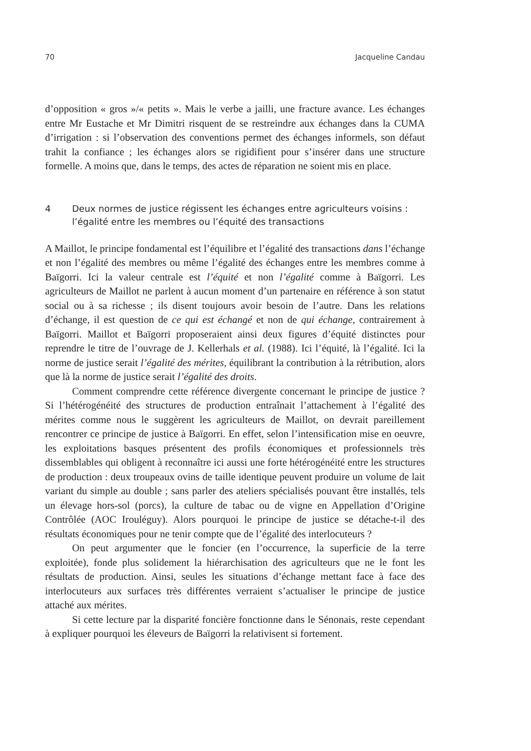70 Jacqueline Candau
d’opposition « gros »/« petits ». Mais le verbe a jailli, une fracture avance. Les échanges entre Mr Eustache et Mr Dimitri risquent de se restreindre aux échanges dans la CUMA d’irrigation : si l’observation des conventions permet des échanges informels, son défaut trahit la confiance ; les échanges alors se rigidifient pour s’insérer dans une structure formelle. A moins que, dans le temps, des actes de réparation ne soient mis en place.
4 Deux normes de justice régissent les échanges entre agriculteurs voisins : l’égalité entre les membres ou l’équité des transactions
A Maillot, le principe fondamental est l’équilibre et l’égalité des transactions dans l’échange et non l’égalité des membres ou même l’égalité des échanges entre les membres comme à Baïgorri. Ici la valeur centrale est l’équité et non l’égalité comme à Baïgorri. Les agriculteurs de Maillot ne parlent à aucun moment d’un partenaire en référence à son statut social ou à sa richesse ; ils disent toujours avoir besoin de l’autre. Dans les relations d’échange, il est question de ce qui est échangé et non de qui échange, contrairement à Baïgorri. Maillot et Baïgorri proposeraient ainsi deux figures d’équité distinctes pour reprendre le titre de l’ouvrage de J. Kellerhals et al. (1988). Ici l’équité, là l’égalité. Ici la norme de justice serait l’égalité des mérites, équilibrant la contribution à la rétribution, alors que là la norme de justice serait l’égalité des droits.
Comment comprendre cette référence divergente concernant le principe de justice ? Si l’hétérogénéité des structures de production entraînait l’attachement à l’égalité des mérites comme nous le suggèrent les agriculteurs de Maillot, on devrait pareillement rencontrer ce principe de justice à Baïgorri. En effet, selon l’intensification mise en oeuvre, les exploitations basques présentent des profils économiques et professionnels très dissemblables qui obligent à reconnaître ici aussi une forte hétérogénéité entre les structures de production : deux troupeaux ovins de taille identique peuvent produire un volume de lait variant du simple au double ; sans parler des ateliers spécialisés pouvant être installés, tels un élevage hors-sol (porcs), la culture de tabac ou de vigne en Appellation d’Origine Contrôlée (AOC Irouléguy). Alors pourquoi le principe de justice se détache-t-il des résultats économiques pour ne tenir compte que de l’égalité des interlocuteurs ?
On peut argumenter que le foncier (en l’occurrence, la superficie de la terre exploitée), fonde plus solidement la hiérarchisation des agriculteurs que ne le font les résultats de production. Ainsi, seules les situations d’échange mettant face à face des interlocuteurs aux surfaces très différentes verraient s’actualiser le principe de justice attaché aux mérites.
Si cette lecture par la disparité foncière fonctionne dans le Sénonais, reste cependant à expliquer pourquoi les éleveurs de Baïgorri la relativisent si fortement.